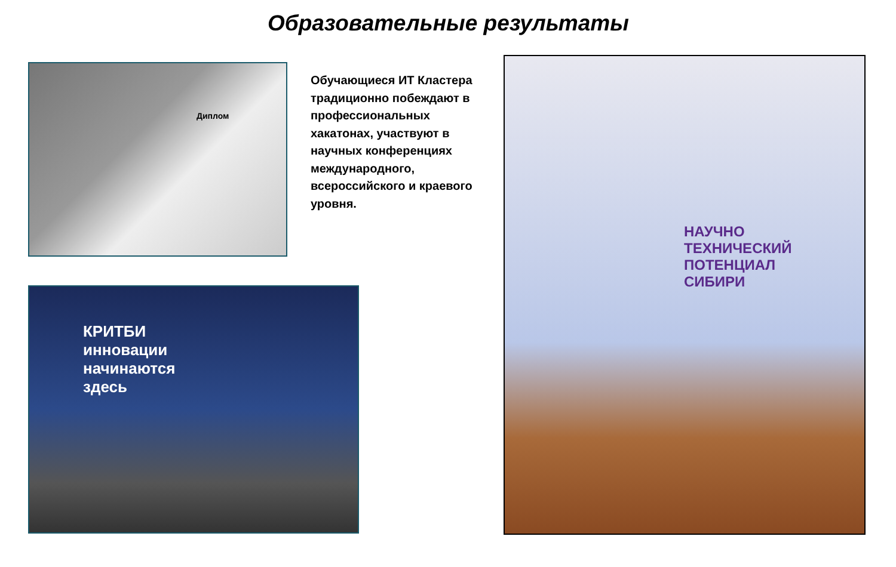Образовательные результаты
Диплом
Обучающиеся ИТ Кластера традиционно побеждают в профессиональных хакатонах, участвуют в научных конференциях международного, всероссийского и краевого уровня.
КРИТБИ
инновации
начинаются
здесь
НАУЧНО
ТЕХНИЧЕСКИЙ
ПОТЕНЦИАЛ
СИБИРИ